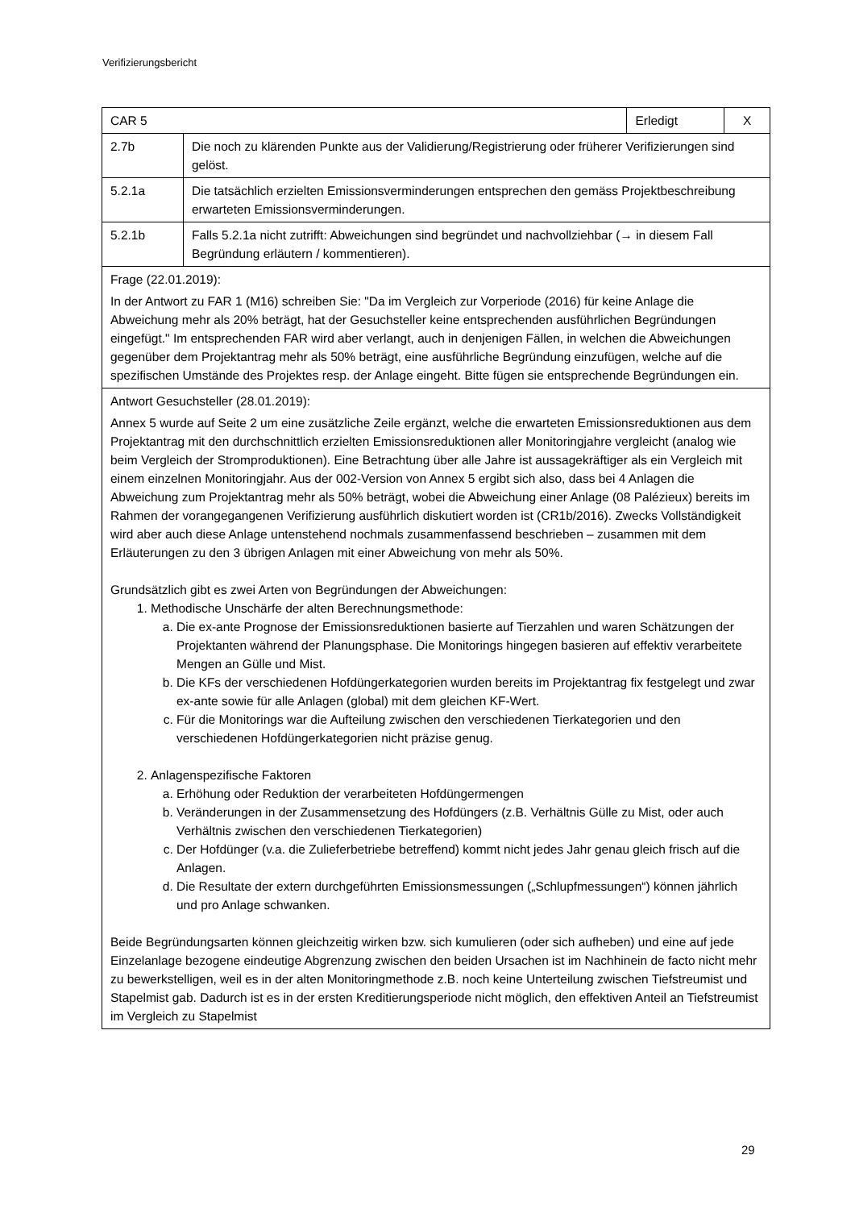Verifizierungsbericht
| CAR 5 | | Erledigt | X |
| 2.7b | Die noch zu klärenden Punkte aus der Validierung/Registrierung oder früherer Verifizierungen sind gelöst. | | |
| 5.2.1a | Die tatsächlich erzielten Emissionsverminderungen entsprechen den gemäss Projektbeschreibung erwarteten Emissionsverminderungen. | | |
| 5.2.1b | Falls 5.2.1a nicht zutrifft: Abweichungen sind begründet und nachvollziehbar (→ in diesem Fall Begründung erläutern / kommentieren). | | |
| Frage (22.01.2019): In der Antwort zu FAR 1 (M16) schreiben Sie: "Da im Vergleich zur Vorperiode (2016) für keine Anlage die Abweichung mehr als 20% beträgt, hat der Gesuchsteller keine entsprechenden ausführlichen Begründungen eingefügt." Im entsprechenden FAR wird aber verlangt, auch in denjenigen Fällen, in welchen die Abweichungen gegenüber dem Projektantrag mehr als 50% beträgt, eine ausführliche Begründung einzufügen, welche auf die spezifischen Umstände des Projektes resp. der Anlage eingeht. Bitte fügen sie entsprechende Begründungen ein. | | | |
| Antwort Gesuchsteller (28.01.2019): Annex 5 wurde auf Seite 2 um eine zusätzliche Zeile ergänzt, welche die erwarteten Emissionsreduktionen aus dem Projektantrag mit den durchschnittlich erzielten Emissionsreduktionen aller Monitoringjahre vergleicht (analog wie beim Vergleich der Stromproduktionen). Eine Betrachtung über alle Jahre ist aussagekräftiger als ein Vergleich mit einem einzelnen Monitoringjahr. Aus der 002-Version von Annex 5 ergibt sich also, dass bei 4 Anlagen die Abweichung zum Projektantrag mehr als 50% beträgt, wobei die Abweichung einer Anlage (08 Palézieux) bereits im Rahmen der vorangegangenen Verifizierung ausführlich diskutiert worden ist (CR1b/2016). Zwecks Vollständigkeit wird aber auch diese Anlage untenstehend nochmals zusammenfassend beschrieben – zusammen mit dem Erläuterungen zu den 3 übrigen Anlagen mit einer Abweichung von mehr als 50%. Grundsätzlich gibt es zwei Arten von Begründungen der Abweichungen: 1. Methodische Unschärfe der alten Berechnungsmethode: a. Die ex-ante Prognose der Emissionsreduktionen basierte auf Tierzahlen und waren Schätzungen der Projektanten während der Planungsphase. Die Monitorings hingegen basieren auf effektiv verarbeitete Mengen an Gülle und Mist. b. Die KFs der verschiedenen Hofdüngerkategorien wurden bereits im Projektantrag fix festgelegt und zwar ex-ante sowie für alle Anlagen (global) mit dem gleichen KF-Wert. c. Für die Monitorings war die Aufteilung zwischen den verschiedenen Tierkategorien und den verschiedenen Hofdüngerkategorien nicht präzise genug. 2. Anlagenspezifische Faktoren a. Erhöhung oder Reduktion der verarbeiteten Hofdüngermengen b. Veränderungen in der Zusammensetzung des Hofdüngers (z.B. Verhältnis Gülle zu Mist, oder auch Verhältnis zwischen den verschiedenen Tierkategorien) c. Der Hofdünger (v.a. die Zulieferbetriebe betreffend) kommt nicht jedes Jahr genau gleich frisch auf die Anlagen. d. Die Resultate der extern durchgeführten Emissionsmessungen („Schlupfmessungen“) können jährlich und pro Anlage schwanken. Beide Begründungsarten können gleichzeitig wirken bzw. sich kumulieren (oder sich aufheben) und eine auf jede Einzelanlage bezogene eindeutige Abgrenzung zwischen den beiden Ursachen ist im Nachhinein de facto nicht mehr zu bewerkstelligen, weil es in der alten Monitoringmethode z.B. noch keine Unterteilung zwischen Tiefstreumist und Stapelmist gab. Dadurch ist es in der ersten Kreditierungsperiode nicht möglich, den effektiven Anteil an Tiefstreumist im Vergleich zu Stapelmist | | | |
29